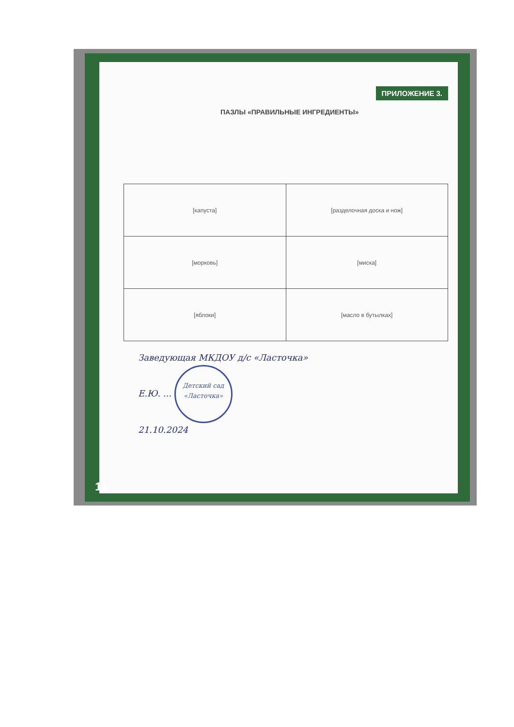ПАЗЛЫ «ПРАВИЛЬНЫЕ ИНГРЕДИЕНТЫ»
ПРИЛОЖЕНИЕ 3.
| [капуста] | [разделочная доска и нож] |
| [морковь] | [миска] |
| [яблоки] | [масло в бутылках] |
Заведующая МКДОУ д/с «Ласточка»
Е.Ю. ... Детский сад «Ласточка»
21.10.2024
11